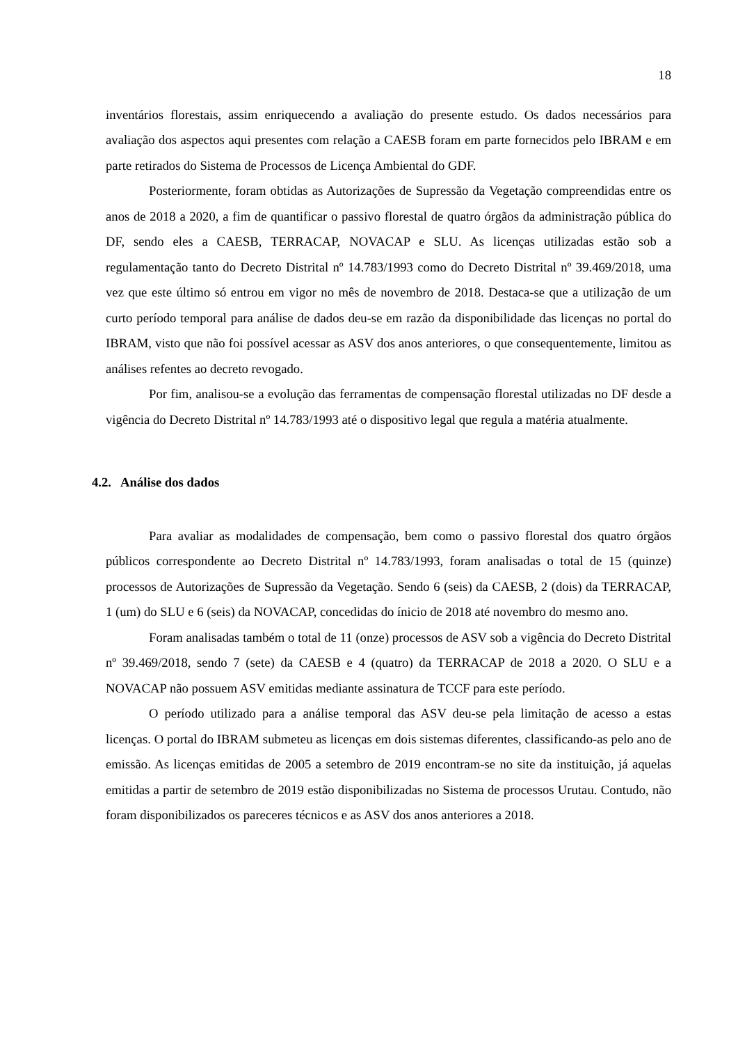18
inventários florestais, assim enriquecendo a avaliação do presente estudo. Os dados necessários para avaliação dos aspectos aqui presentes com relação a CAESB foram em parte fornecidos pelo IBRAM e em parte retirados do Sistema de Processos de Licença Ambiental do GDF.
Posteriormente, foram obtidas as Autorizações de Supressão da Vegetação compreendidas entre os anos de 2018 a 2020, a fim de quantificar o passivo florestal de quatro órgãos da administração pública do DF, sendo eles a CAESB, TERRACAP, NOVACAP e SLU. As licenças utilizadas estão sob a regulamentação tanto do Decreto Distrital nº 14.783/1993 como do Decreto Distrital nº 39.469/2018, uma vez que este último só entrou em vigor no mês de novembro de 2018. Destaca-se que a utilização de um curto período temporal para análise de dados deu-se em razão da disponibilidade das licenças no portal do IBRAM, visto que não foi possível acessar as ASV dos anos anteriores, o que consequentemente, limitou as análises refentes ao decreto revogado.
Por fim, analisou-se a evolução das ferramentas de compensação florestal utilizadas no DF desde a vigência do Decreto Distrital nº 14.783/1993 até o dispositivo legal que regula a matéria atualmente.
4.2. Análise dos dados
Para avaliar as modalidades de compensação, bem como o passivo florestal dos quatro órgãos públicos correspondente ao Decreto Distrital nº 14.783/1993, foram analisadas o total de 15 (quinze) processos de Autorizações de Supressão da Vegetação. Sendo 6 (seis) da CAESB, 2 (dois) da TERRACAP, 1 (um) do SLU e 6 (seis) da NOVACAP, concedidas do ínicio de 2018 até novembro do mesmo ano.
Foram analisadas também o total de 11 (onze) processos de ASV sob a vigência do Decreto Distrital nº 39.469/2018, sendo 7 (sete) da CAESB e 4 (quatro) da TERRACAP de 2018 a 2020. O SLU e a NOVACAP não possuem ASV emitidas mediante assinatura de TCCF para este período.
O período utilizado para a análise temporal das ASV deu-se pela limitação de acesso a estas licenças. O portal do IBRAM submeteu as licenças em dois sistemas diferentes, classificando-as pelo ano de emissão. As licenças emitidas de 2005 a setembro de 2019 encontram-se no site da instituição, já aquelas emitidas a partir de setembro de 2019 estão disponibilizadas no Sistema de processos Urutau. Contudo, não foram disponibilizados os pareceres técnicos e as ASV dos anos anteriores a 2018.